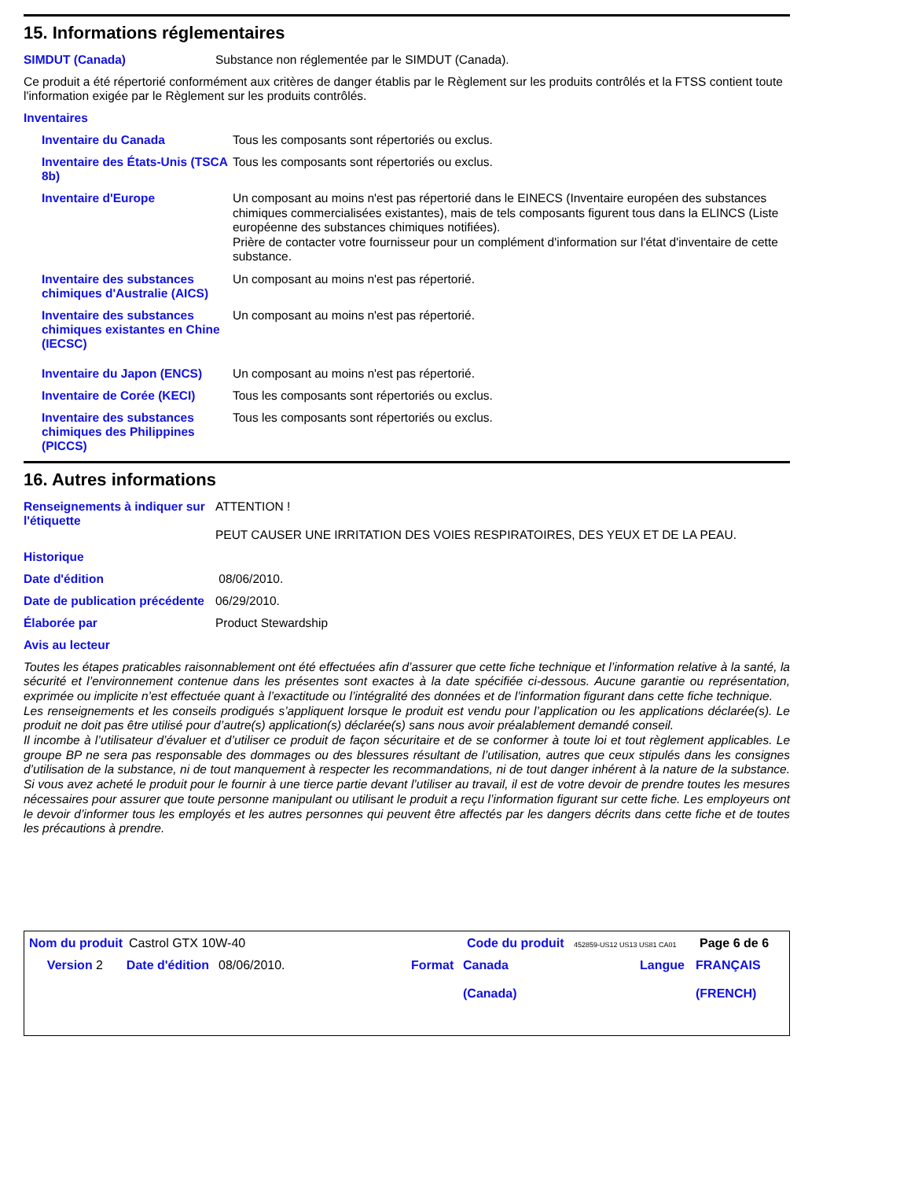15. Informations réglementaires
SIMDUT (Canada) Substance non réglementée par le SIMDUT (Canada).
Ce produit a été répertorié conformément aux critères de danger établis par le Règlement sur les produits contrôlés et la FTSS contient toute l'information exigée par le Règlement sur les produits contrôlés.
Inventaires
Inventaire du Canada Tous les composants sont répertoriés ou exclus.
Inventaire des États-Unis (TSCA 8b)
Tous les composants sont répertoriés ou exclus.
Inventaire d'Europe
Un composant au moins n'est pas répertorié dans le EINECS (Inventaire européen des substances chimiques commercialisées existantes), mais de tels composants figurent tous dans la ELINCS (Liste européenne des substances chimiques notifiées).
Prière de contacter votre fournisseur pour un complément d'information sur l'état d'inventaire de cette substance.
Inventaire des substances chimiques d'Australie (AICS)
Un composant au moins n'est pas répertorié.
Inventaire des substances chimiques existantes en Chine (IECSC)
Un composant au moins n'est pas répertorié.
Inventaire du Japon (ENCS) Un composant au moins n'est pas répertorié.
Inventaire de Corée (KECI) Tous les composants sont répertoriés ou exclus.
Inventaire des substances chimiques des Philippines (PICCS)
Tous les composants sont répertoriés ou exclus.
16. Autres informations
Renseignements à indiquer sur l'étiquette
ATTENTION !
PEUT CAUSER UNE IRRITATION DES VOIES RESPIRATOIRES, DES YEUX ET DE LA PEAU.
Historique
Date d'édition 08/06/2010.
Date de publication précédente
06/29/2010.
Élaborée par Product Stewardship
Avis au lecteur
Toutes les étapes praticables raisonnablement ont été effectuées afin d’assurer que cette fiche technique et l’information relative à la santé, la sécurité et l’environnement contenue dans les présentes sont exactes à la date spécifiée ci-dessous. Aucune garantie ou représentation, exprimée ou implicite n’est effectuée quant à l’exactitude ou l’intégralité des données et de l’information figurant dans cette fiche technique.
Les renseignements et les conseils prodigués s’appliquent lorsque le produit est vendu pour l’application ou les applications déclarée(s). Le produit ne doit pas être utilisé pour d’autre(s) application(s) déclarée(s) sans nous avoir préalablement demandé conseil.
Il incombe à l’utilisateur d’évaluer et d’utiliser ce produit de façon sécuritaire et de se conformer à toute loi et tout règlement applicables. Le groupe BP ne sera pas responsable des dommages ou des blessures résultant de l’utilisation, autres que ceux stipulés dans les consignes d’utilisation de la substance, ni de tout manquement à respecter les recommandations, ni de tout danger inhérent à la nature de la substance. Si vous avez acheté le produit pour le fournir à une tierce partie devant l’utiliser au travail, il est de votre devoir de prendre toutes les mesures nécessaires pour assurer que toute personne manipulant ou utilisant le produit a reçu l’information figurant sur cette fiche. Les employeurs ont le devoir d’informer tous les employés et les autres personnes qui peuvent être affectés par les dangers décrits dans cette fiche et de toutes les précautions à prendre.
Nom du produit
Castrol GTX 10W-40 Code du produit
452859-US12 US13 US81 CA01
Page 6 de 6
Version 2 Date d'édition 08/06/2010. Format Canada
(Canada)
Langue FRANÇAIS
(FRENCH)